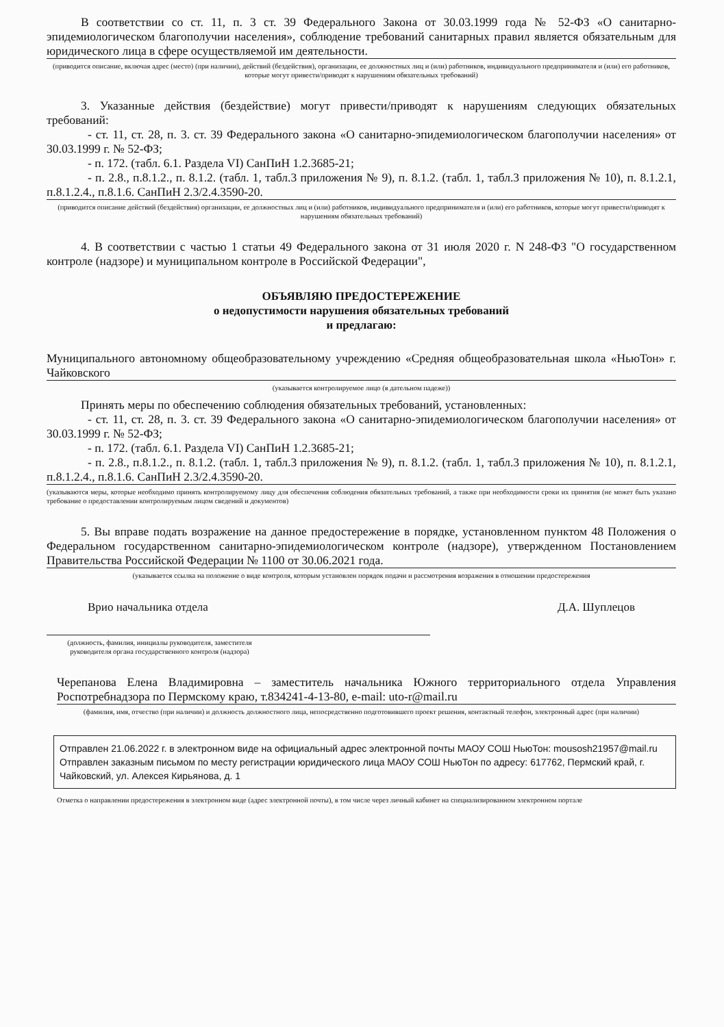В соответствии со ст. 11, п. 3 ст. 39 Федерального Закона от 30.03.1999 года № 52-ФЗ «О санитарно-эпидемиологическом благополучии населения», соблюдение требований санитарных правил является обязательным для юридического лица в сфере осуществляемой им деятельности.
(приводится описание, включая адрес (место) (при наличии), действий (бездействия), организации, ее должностных лиц и (или) работников, индивидуального предпринимателя и (или) его работников, которые могут привести/приводят к нарушениям обязательных требований)
3. Указанные действия (бездействие) могут привести/приводят к нарушениям следующих обязательных требований:
- ст. 11, ст. 28, п. 3. ст. 39 Федерального закона «О санитарно-эпидемиологическом благополучии населения» от 30.03.1999 г. № 52-ФЗ;
- п. 172. (табл. 6.1. Раздела VI) СанПиН 1.2.3685-21;
- п. 2.8., п.8.1.2., п. 8.1.2. (табл. 1, табл.3 приложения № 9), п. 8.1.2. (табл. 1, табл.3 приложения № 10), п. 8.1.2.1, п.8.1.2.4., п.8.1.6. СанПиН 2.3/2.4.3590-20.
(приводится описание действий (бездействия) организации, ее должностных лиц и (или) работников, индивидуального предпринимателя и (или) его работников, которые могут привести/приводят к нарушениям обязательных требований)
4. В соответствии с частью 1 статьи 49 Федерального закона от 31 июля 2020 г. N 248-ФЗ "О государственном контроле (надзоре) и муниципальном контроле в Российской Федерации",
ОБЪЯВЛЯЮ ПРЕДОСТЕРЕЖЕНИЕ
о недопустимости нарушения обязательных требований
и предлагаю:
Муниципального автономному общеобразовательному учреждению «Средняя общеобразовательная школа «НьюТон» г. Чайковского
(указывается контролируемое лицо (в дательном падеже))
Принять меры по обеспечению соблюдения обязательных требований, установленных:
- ст. 11, ст. 28, п. 3. ст. 39 Федерального закона «О санитарно-эпидемиологическом благополучии населения» от 30.03.1999 г. № 52-ФЗ;
- п. 172. (табл. 6.1. Раздела VI) СанПиН 1.2.3685-21;
- п. 2.8., п.8.1.2., п. 8.1.2. (табл. 1, табл.3 приложения № 9), п. 8.1.2. (табл. 1, табл.3 приложения № 10), п. 8.1.2.1, п.8.1.2.4., п.8.1.6. СанПиН 2.3/2.4.3590-20.
(указываются меры, которые необходимо принять контролируемому лицу для обеспечения соблюдения обязательных требований, а также при необходимости сроки их принятия (не может быть указано требование о предоставлении контролируемым лицом сведений и документов)
5. Вы вправе подать возражение на данное предостережение в порядке, установленном пунктом 48 Положения о Федеральном государственном санитарно-эпидемиологическом контроле (надзоре), утвержденном Постановлением Правительства Российской Федерации № 1100 от 30.06.2021 года.
(указывается ссылка на положение о виде контроля, которым установлен порядок подачи и рассмотрения возражения в отношении предостережения
Врио начальника отдела Д.А. Шуплецов
(должность, фамилия, инициалы руководителя, заместителя руководителя органа государственного контроля (надзора)
Черепанова Елена Владимировна – заместитель начальника Южного территориального отдела Управления Роспотребнадзора по Пермскому краю, т.834241-4-13-80, e-mail: uto-r@mail.ru
(фамилия, имя, отчество (при наличии) и должность должностного лица, непосредственно подготовившего проект решения, контактный телефон, электронный адрес (при наличии)
Отправлен 21.06.2022 г. в электронном виде на официальный адрес электронной почты МАОУ СОШ НьюТон: mousosh21957@mail.ru
Отправлен заказным письмом по месту регистрации юридического лица МАОУ СОШ НьюТон по адресу: 617762, Пермский край, г. Чайковский, ул. Алексея Кирьянова, д. 1
Отметка о направлении предостережения в электронном виде (адрес электронной почты), в том числе через личный кабинет на специализированном электронном портале